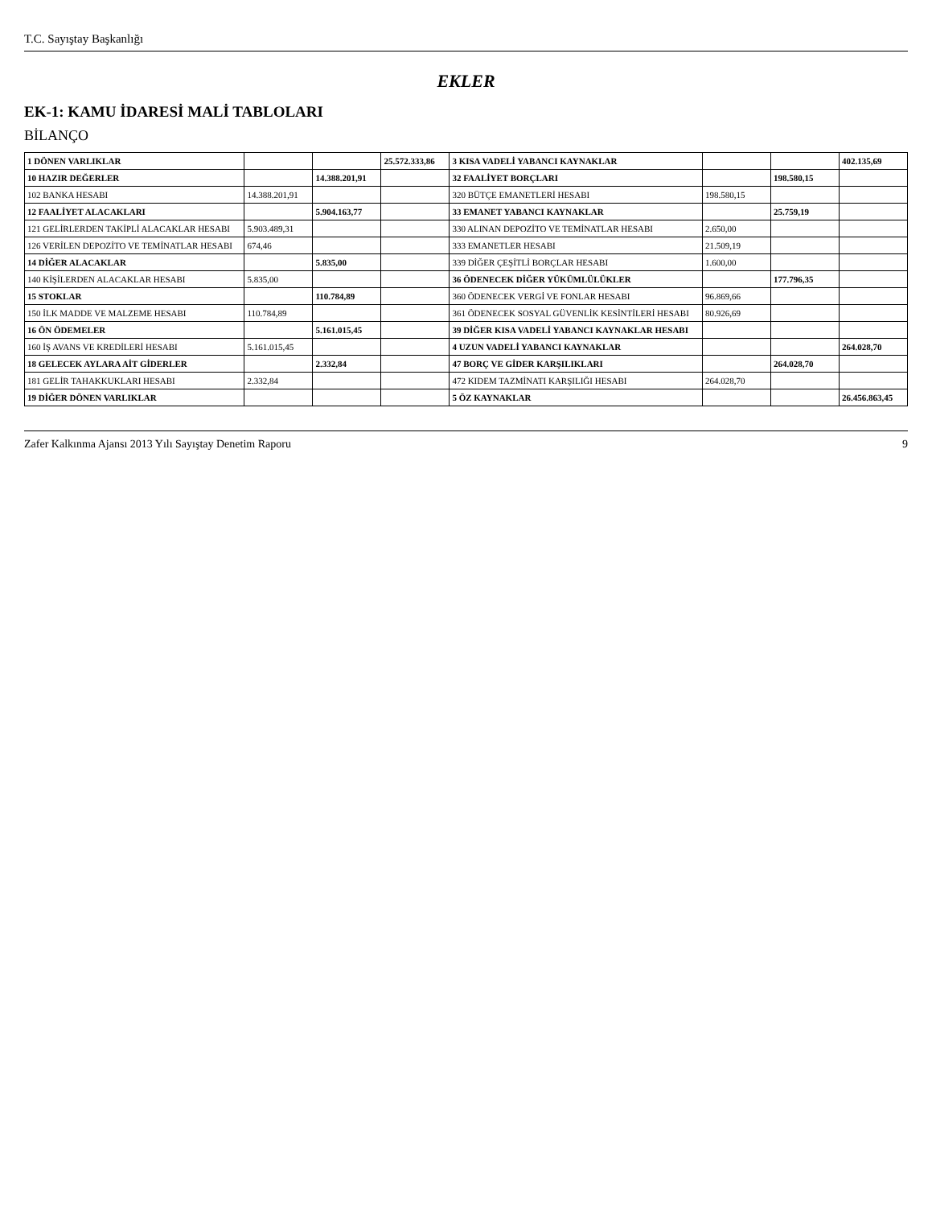T.C. Sayıştay Başkanlığı
EKLER
EK-1: KAMU İDARESİ MALİ TABLOLARI
BİLANÇO
| 1 DÖNEN VARLIKLAR | | | 25.572.333,86 | 3 KISA VADELİ YABANCI KAYNAKLAR | | | 402.135,69 |
| 10 HAZIR DEĞERLER | | 14.388.201,91 | | 32 FAALİYET BORÇLARI | | 198.580,15 | |
| 102 BANKA HESABI | 14.388.201,91 | | | 320 BÜTÇE EMANETLERİ HESABI | 198.580,15 | | |
| 12 FAALİYET ALACAKLARI | | 5.904.163,77 | | 33 EMANET YABANCI KAYNAKLAR | | 25.759,19 | |
| 121 GELİRLERDEN TAKİPLİ ALACAKLAR HESABI | 5.903.489,31 | | | 330 ALINAN DEPOZİTO VE TEMİNATLAR HESABI | 2.650,00 | | |
| 126 VERİLEN DEPOZİTO VE TEMİNATLAR HESABI | 674,46 | | | 333 EMANETLER HESABI | 21.509,19 | | |
| 14 DİĞER ALACAKLAR | | 5.835,00 | | 339 DİĞER ÇEŞİTLİ BORÇLAR HESABI | 1.600,00 | | |
| 140 KİŞİLERDEN ALACAKLAR HESABI | 5.835,00 | | | 36 ÖDENECEK DİĞER YÜKÜMLÜLÜKLER | | 177.796,35 | |
| 15 STOKLAR | | 110.784,89 | | 360 ÖDENECEK VERGİ VE FONLAR HESABI | 96.869,66 | | |
| 150 İLK MADDE VE MALZEME HESABI | 110.784,89 | | | 361 ÖDENECEK SOSYAL GÜVENLİK KESİNTİLERİ HESABI | 80.926,69 | | |
| 16 ÖN ÖDEMELER | | 5.161.015,45 | | 39 DİĞER KISA VADELİ YABANCI KAYNAKLAR HESABI | | | |
| 160 İŞ AVANS VE KREDİLERİ HESABI | 5.161.015,45 | | | 4 UZUN VADELİ YABANCI KAYNAKLAR | | | 264.028,70 |
| 18 GELECEK AYLARA AİT GİDERLER | | 2.332,84 | | 47 BORÇ VE GİDER KARŞILIKLARI | | 264.028,70 | |
| 181 GELİR TAHAKKUKLARI HESABI | 2.332,84 | | | 472 KIDEM TAZMİNATI KARŞILIĞI HESABI | 264.028,70 | | |
| 19 DİĞER DÖNEN VARLIKLAR | | | | 5 ÖZ KAYNAKLAR | | | 26.456.863,45 |
Zafer Kalkınma Ajansı 2013 Yılı Sayıştay Denetim Raporu 9